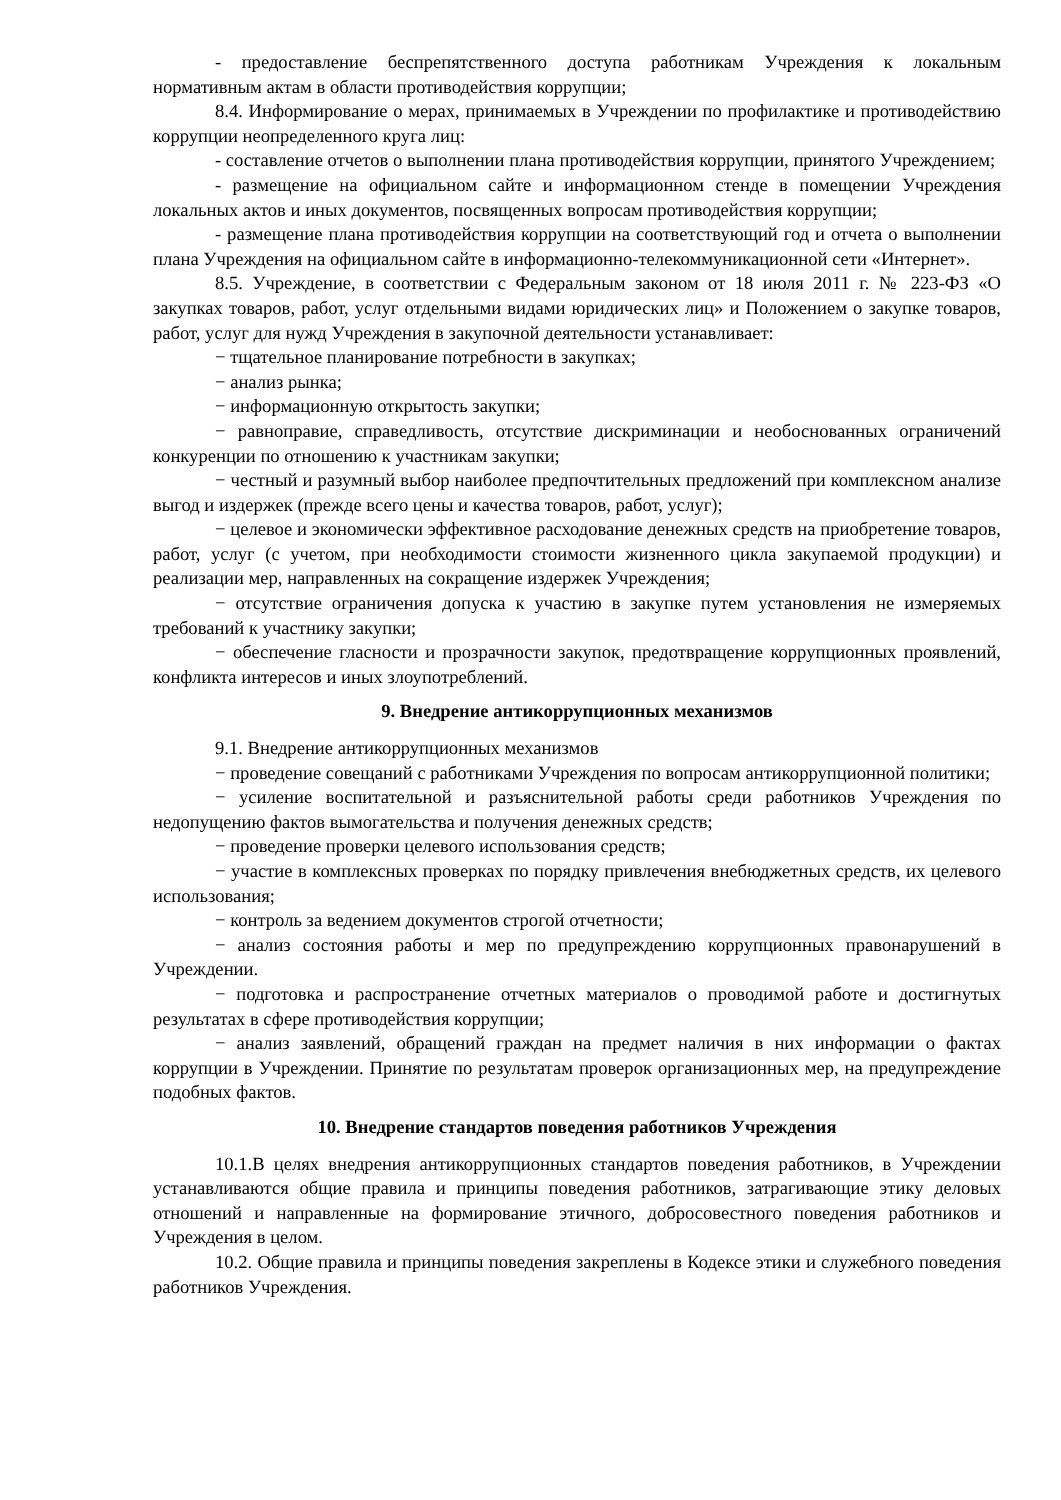- предоставление беспрепятственного доступа работникам Учреждения к локальным нормативным актам в области противодействия коррупции;
8.4. Информирование о мерах, принимаемых в Учреждении по профилактике и противодействию коррупции неопределенного круга лиц:
- составление отчетов о выполнении плана противодействия коррупции, принятого Учреждением;
- размещение на официальном сайте и информационном стенде в помещении Учреждения локальных актов и иных документов, посвященных вопросам противодействия коррупции;
- размещение плана противодействия коррупции на соответствующий год и отчета о выполнении плана Учреждения на официальном сайте в информационно-телекоммуникационной сети «Интернет».
8.5. Учреждение, в соответствии с Федеральным законом от 18 июля 2011 г. № 223-ФЗ «О закупках товаров, работ, услуг отдельными видами юридических лиц» и Положением о закупке товаров, работ, услуг для нужд Учреждения в закупочной деятельности устанавливает:
− тщательное планирование потребности в закупках;
− анализ рынка;
− информационную открытость закупки;
− равноправие, справедливость, отсутствие дискриминации и необоснованных ограничений конкуренции по отношению к участникам закупки;
− честный и разумный выбор наиболее предпочтительных предложений при комплексном анализе выгод и издержек (прежде всего цены и качества товаров, работ, услуг);
− целевое и экономически эффективное расходование денежных средств на приобретение товаров, работ, услуг (с учетом, при необходимости стоимости жизненного цикла закупаемой продукции) и реализации мер, направленных на сокращение издержек Учреждения;
− отсутствие ограничения допуска к участию в закупке путем установления не измеряемых требований к участнику закупки;
− обеспечение гласности и прозрачности закупок, предотвращение коррупционных проявлений, конфликта интересов и иных злоупотреблений.
9. Внедрение антикоррупционных механизмов
9.1. Внедрение антикоррупционных механизмов
− проведение совещаний с работниками Учреждения по вопросам антикоррупционной политики;
− усиление воспитательной и разъяснительной работы среди работников Учреждения по недопущению фактов вымогательства и получения денежных средств;
− проведение проверки целевого использования средств;
− участие в комплексных проверках по порядку привлечения внебюджетных средств, их целевого использования;
− контроль за ведением документов строгой отчетности;
− анализ состояния работы и мер по предупреждению коррупционных правонарушений в Учреждении.
− подготовка и распространение отчетных материалов о проводимой работе и достигнутых результатах в сфере противодействия коррупции;
− анализ заявлений, обращений граждан на предмет наличия в них информации о фактах коррупции в Учреждении. Принятие по результатам проверок организационных мер, на предупреждение подобных фактов.
10. Внедрение стандартов поведения работников Учреждения
10.1.В целях внедрения антикоррупционных стандартов поведения работников, в Учреждении устанавливаются общие правила и принципы поведения работников, затрагивающие этику деловых отношений и направленные на формирование этичного, добросовестного поведения работников и Учреждения в целом.
10.2. Общие правила и принципы поведения закреплены в Кодексе этики и служебного поведения работников Учреждения.